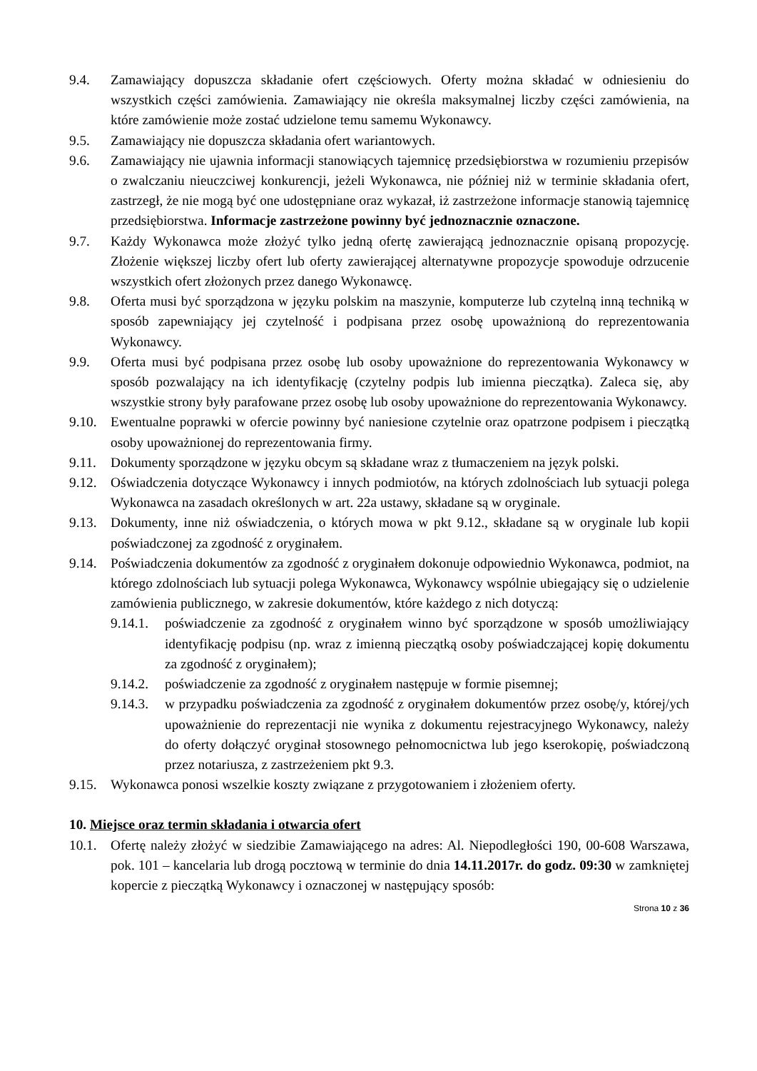9.4. Zamawiający dopuszcza składanie ofert częściowych. Oferty można składać w odniesieniu do wszystkich części zamówienia. Zamawiający nie określa maksymalnej liczby części zamówienia, na które zamówienie może zostać udzielone temu samemu Wykonawcy.
9.5. Zamawiający nie dopuszcza składania ofert wariantowych.
9.6. Zamawiający nie ujawnia informacji stanowiących tajemnicę przedsiębiorstwa w rozumieniu przepisów o zwalczaniu nieuczciwej konkurencji, jeżeli Wykonawca, nie później niż w terminie składania ofert, zastrzegł, że nie mogą być one udostępniane oraz wykazał, iż zastrzeżone informacje stanowią tajemnicę przedsiębiorstwa. Informacje zastrzeżone powinny być jednoznacznie oznaczone.
9.7. Każdy Wykonawca może złożyć tylko jedną ofertę zawierającą jednoznacznie opisaną propozycję. Złożenie większej liczby ofert lub oferty zawierającej alternatywne propozycje spowoduje odrzucenie wszystkich ofert złożonych przez danego Wykonawcę.
9.8. Oferta musi być sporządzona w języku polskim na maszynie, komputerze lub czytelną inną techniką w sposób zapewniający jej czytelność i podpisana przez osobę upoważnioną do reprezentowania Wykonawcy.
9.9. Oferta musi być podpisana przez osobę lub osoby upoważnione do reprezentowania Wykonawcy w sposób pozwalający na ich identyfikację (czytelny podpis lub imienna pieczątka). Zaleca się, aby wszystkie strony były parafowane przez osobę lub osoby upoważnione do reprezentowania Wykonawcy.
9.10. Ewentualne poprawki w ofercie powinny być naniesione czytelnie oraz opatrzone podpisem i pieczątką osoby upoważnionej do reprezentowania firmy.
9.11. Dokumenty sporządzone w języku obcym są składane wraz z tłumaczeniem na język polski.
9.12. Oświadczenia dotyczące Wykonawcy i innych podmiotów, na których zdolnościach lub sytuacji polega Wykonawca na zasadach określonych w art. 22a ustawy, składane są w oryginale.
9.13. Dokumenty, inne niż oświadczenia, o których mowa w pkt 9.12., składane są w oryginale lub kopii poświadczonej za zgodność z oryginałem.
9.14. Poświadczenia dokumentów za zgodność z oryginałem dokonuje odpowiednio Wykonawca, podmiot, na którego zdolnościach lub sytuacji polega Wykonawca, Wykonawcy wspólnie ubiegający się o udzielenie zamówienia publicznego, w zakresie dokumentów, które każdego z nich dotyczą:
9.14.1.
poświadczenie za zgodność z oryginałem winno być sporządzone w sposób umożliwiający identyfikację podpisu (np. wraz z imienną pieczątką osoby poświadczającej kopię dokumentu za zgodność z oryginałem);
9.14.2.
poświadczenie za zgodność z oryginałem następuje w formie pisemnej;
9.14.3.
w przypadku poświadczenia za zgodność z oryginałem dokumentów przez osobę/y, której/ych upoważnienie do reprezentacji nie wynika z dokumentu rejestracyjnego Wykonawcy, należy do oferty dołączyć oryginał stosownego pełnomocnictwa lub jego kserokopię, poświadczoną przez notariusza, z zastrzeżeniem pkt 9.3.
9.15. Wykonawca ponosi wszelkie koszty związane z przygotowaniem i złożeniem oferty.
10. Miejsce oraz termin składania i otwarcia ofert
10.1. Ofertę należy złożyć w siedzibie Zamawiającego na adres: Al. Niepodległości 190, 00-608 Warszawa, pok. 101 – kancelaria lub drogą pocztową w terminie do dnia 14.11.2017r. do godz. 09:30 w zamkniętej kopercie z pieczątką Wykonawcy i oznaczonej w następujący sposób:
Strona 10 z 36